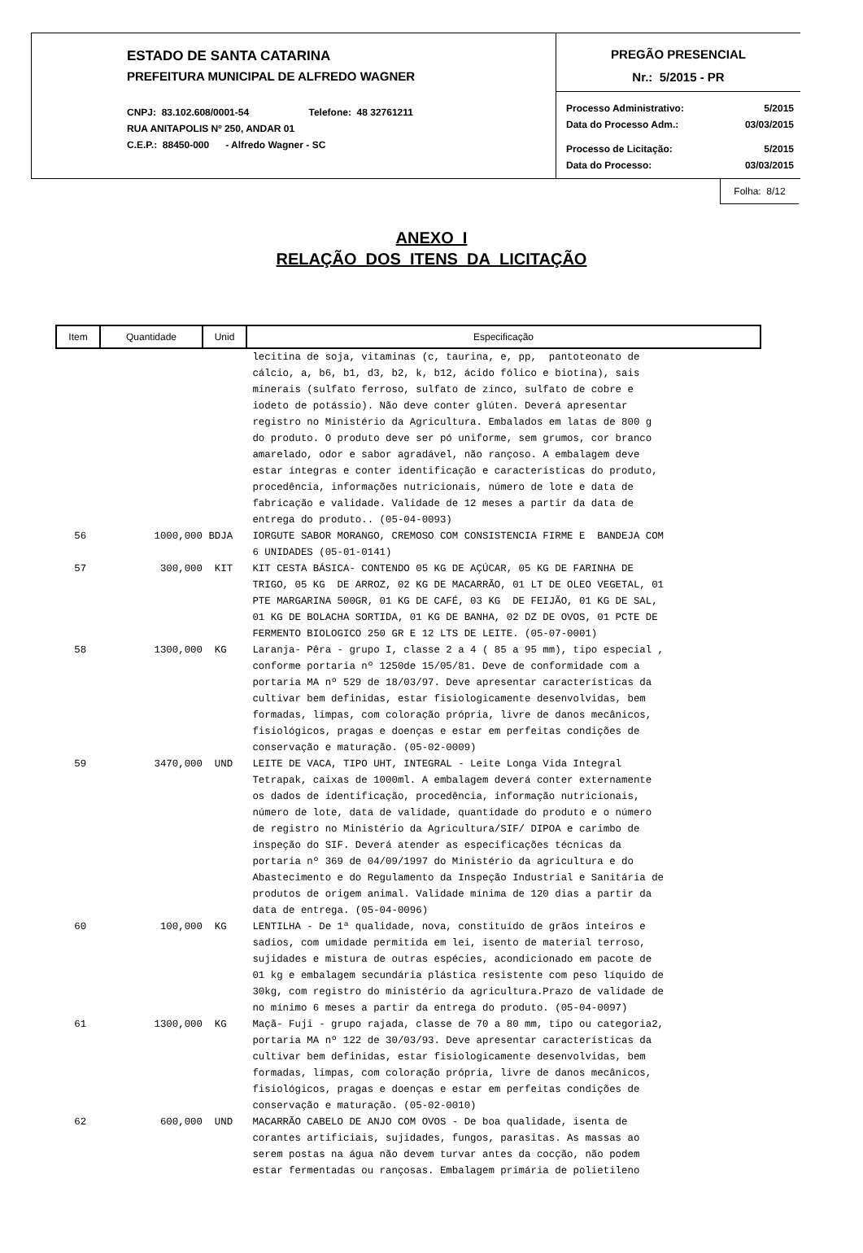ESTADO DE SANTA CATARINA
PREFEITURA MUNICIPAL DE ALFREDO WAGNER
CNPJ: 83.102.608/0001-54 Telefone: 48 32761211
RUA ANITAPOLIS Nº 250, ANDAR 01
C.E.P.: 88450-000 - Alfredo Wagner - SC
PREGÃO PRESENCIAL
Nr.: 5/2015 - PR
Processo Administrativo: 5/2015
Data do Processo Adm.: 03/03/2015
Processo de Licitação: 5/2015
Data do Processo: 03/03/2015
Folha: 8/12
ANEXO I
RELAÇÃO DOS ITENS DA LICITAÇÃO
| Item | Quantidade | Unid | Especificação |
| --- | --- | --- | --- |
| | | | lecitina de soja, vitaminas (c, taurina, e, pp, pantoteonato de cálcio, a, b6, b1, d3, b2, k, b12, ácido fólico e biotina), sais minerais (sulfato ferroso, sulfato de zinco, sulfato de cobre e iodeto de potássio). Não deve conter glúten. Deverá apresentar registro no Ministério da Agricultura. Embalados em latas de 800 g do produto. O produto deve ser pó uniforme, sem grumos, cor branco amarelado, odor e sabor agradável, não rançoso. A embalagem deve estar íntegras e conter identificação e características do produto, procedência, informações nutricionais, número de lote e data de fabricação e validade. Validade de 12 meses a partir da data de entrega do produto.. (05-04-0093) |
| 56 | 1000,000 | BDJA | IORGUTE SABOR MORANGO, CREMOSO COM CONSISTENCIA FIRME E BANDEJA COM 6 UNIDADES (05-01-0141) |
| 57 | 300,000 | KIT | KIT CESTA BÁSICA- CONTENDO 05 KG DE AÇÚCAR, 05 KG DE FARINHA DE TRIGO, 05 KG DE ARROZ, 02 KG DE MACARRÃO, 01 LT DE OLEO VEGETAL, 01 PTE MARGARINA 500GR, 01 KG DE CAFÉ, 03 KG DE FEIJÃO, 01 KG DE SAL, 01 KG DE BOLACHA SORTIDA, 01 KG DE BANHA, 02 DZ DE OVOS, 01 PCTE DE FERMENTO BIOLOGICO 250 GR E 12 LTS DE LEITE. (05-07-0001) |
| 58 | 1300,000 | KG | Laranja- Pêra - grupo I, classe 2 a 4 ( 85 a 95 mm), tipo especial , conforme portaria nº 1250de 15/05/81. Deve de conformidade com a portaria MA nº 529 de 18/03/97. Deve apresentar características da cultivar bem definidas, estar fisiologicamente desenvolvidas, bem formadas, limpas, com coloração própria, livre de danos mecânicos, fisiológicos, pragas e doenças e estar em perfeitas condições de conservação e maturação. (05-02-0009) |
| 59 | 3470,000 | UND | LEITE DE VACA, TIPO UHT, INTEGRAL - Leite Longa Vida Integral Tetrapak, caixas de 1000ml. A embalagem deverá conter externamente os dados de identificação, procedência, informação nutricionais, número de lote, data de validade, quantidade do produto e o número de registro no Ministério da Agricultura/SIF/ DIPOA e carimbo de inspeção do SIF. Deverá atender as especificações técnicas da portaria nº 369 de 04/09/1997 do Ministério da agricultura e do Abastecimento e do Regulamento da Inspeção Industrial e Sanitária de produtos de origem animal. Validade mínima de 120 dias a partir da data de entrega. (05-04-0096) |
| 60 | 100,000 | KG | LENTILHA - De 1ª qualidade, nova, constituído de grãos inteiros e sadios, com umidade permitida em lei, isento de material terroso, sujidades e mistura de outras espécies, acondicionado em pacote de 01 kg e embalagem secundária plástica resistente com peso líquido de 30kg, com registro do ministério da agricultura.Prazo de validade de no mínimo 6 meses a partir da entrega do produto. (05-04-0097) |
| 61 | 1300,000 | KG | Maçã- Fuji - grupo rajada, classe de 70 a 80 mm, tipo ou categoria2, portaria MA nº 122 de 30/03/93. Deve apresentar características da cultivar bem definidas, estar fisiologicamente desenvolvidas, bem formadas, limpas, com coloração própria, livre de danos mecânicos, fisiológicos, pragas e doenças e estar em perfeitas condições de conservação e maturação. (05-02-0010) |
| 62 | 600,000 | UND | MACARRÃO CABELO DE ANJO COM OVOS - De boa qualidade, isenta de corantes artificiais, sujidades, fungos, parasitas. As massas ao serem postas na água não devem turvar antes da cocção, não podem estar fermentadas ou rançosas. Embalagem primária de polietileno |